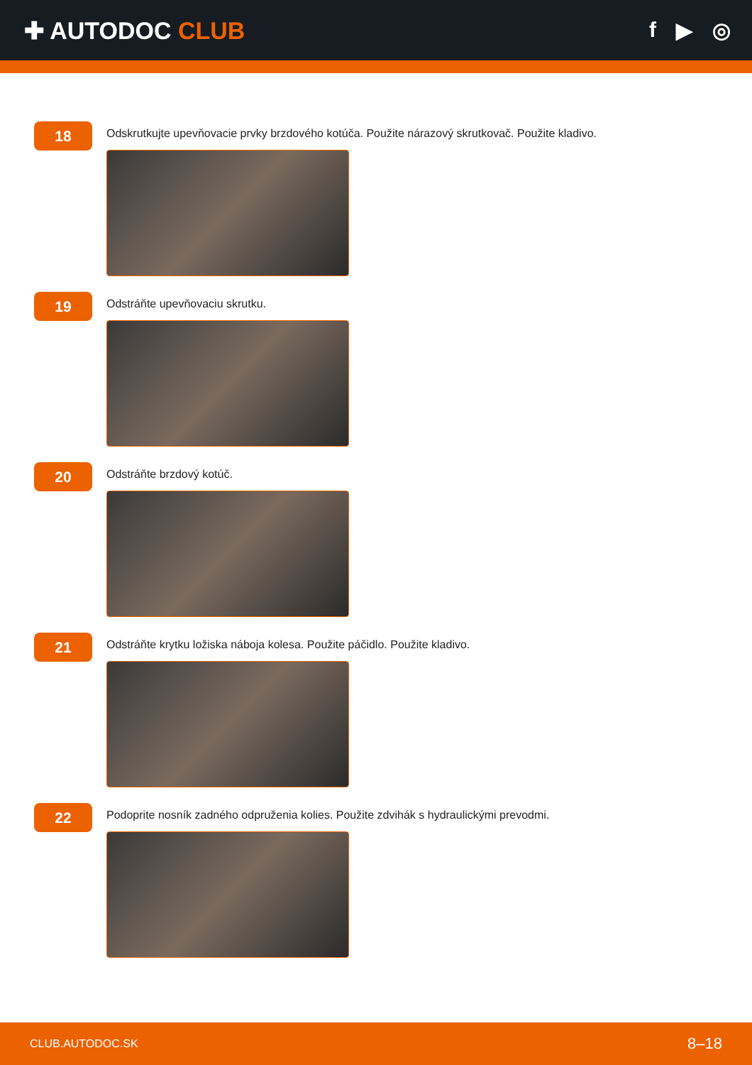✚ AUTODOC CLUB f ▶ ◎
18
Odskrutkujte upevňovacie prvky brzdového kotúča. Použite nárazový skrutkovač. Použite kladivo.
19
Odstráňte upevňovaciu skrutku.
20
Odstráňte brzdový kotúč.
21
Odstráňte krytku ložiska náboja kolesa. Použite páčidlo. Použite kladivo.
22
Podoprite nosník zadného odpruženia kolies. Použite zdvihák s hydraulickými prevodmi.
CLUB.AUTODOC.SK 8–18